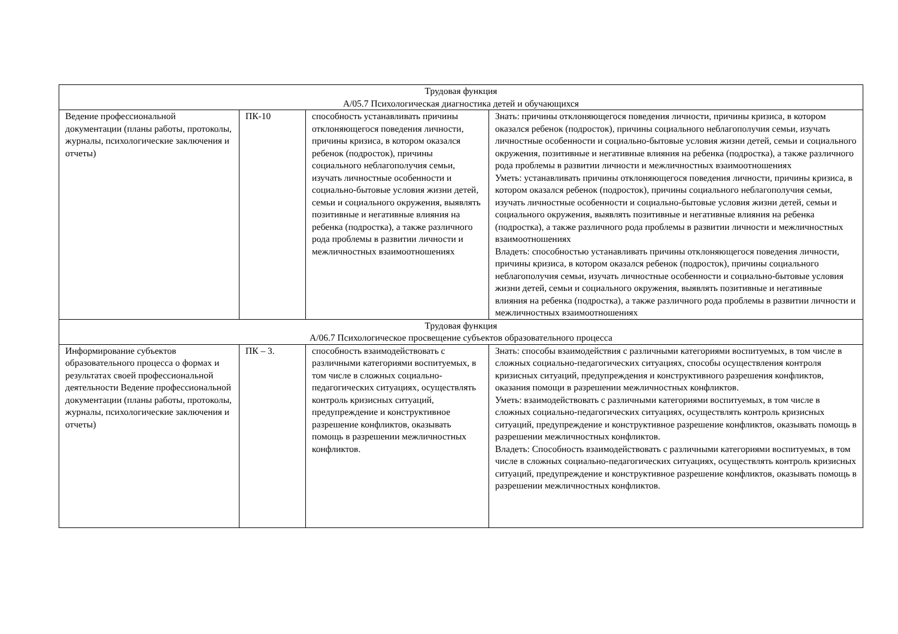| Трудовая функция А/05.7 Психологическая диагностика детей и обучающихся | | | |
| Ведение профессиональной документации (планы работы, протоколы, журналы, психологические заключения и отчеты) | ПК-10 | способность устанавливать причины отклоняющегося поведения личности, причины кризиса, в котором оказался ребенок (подросток), причины социального неблагополучия семьи, изучать личностные особенности и социально-бытовые условия жизни детей, семьи и социального окружения, выявлять позитивные и негативные влияния на ребенка (подростка), а также различного рода проблемы в развитии личности и межличностных взаимоотношениях | Знать: причины отклоняющегося поведения личности, причины кризиса, в котором оказался ребенок (подросток), причины социального неблагополучия семьи, изучать личностные особенности и социально-бытовые условия жизни детей, семьи и социального окружения, позитивные и негативные влияния на ребенка (подростка), а также различного рода проблемы в развитии личности и межличностных взаимоотношениях Уметь: устанавливать причины отклоняющегося поведения личности, причины кризиса, в котором оказался ребенок (подросток), причины социального неблагополучия семьи, изучать личностные особенности и социально-бытовые условия жизни детей, семьи и социального окружения, выявлять позитивные и негативные влияния на ребенка (подростка), а также различного рода проблемы в развитии личности и межличностных взаимоотношениях Владеть: способностью устанавливать причины отклоняющегося поведения личности, причины кризиса, в котором оказался ребенок (подросток), причины социального неблагополучия семьи, изучать личностные особенности и социально-бытовые условия жизни детей, семьи и социального окружения, выявлять позитивные и негативные влияния на ребенка (подростка), а также различного рода проблемы в развитии личности и межличностных взаимоотношениях |
| Трудовая функция А/06.7 Психологическое просвещение субъектов образовательного процесса | | | |
| Информирование субъектов образовательного процесса о формах и результатах своей профессиональной деятельности Ведение профессиональной документации (планы работы, протоколы, журналы, психологические заключения и отчеты) | ПК – 3. | способность взаимодействовать с различными категориями воспитуемых, в том числе в сложных социально-педагогических ситуациях, осуществлять контроль кризисных ситуаций, предупреждение и конструктивное разрешение конфликтов, оказывать помощь в разрешении межличностных конфликтов. | Знать: способы взаимодействия с различными категориями воспитуемых, в том числе в сложных социально-педагогических ситуациях, способы осуществления контроля кризисных ситуаций, предупреждения и конструктивного разрешения конфликтов, оказания помощи в разрешении межличностных конфликтов. Уметь: взаимодействовать с различными категориями воспитуемых, в том числе в сложных социально-педагогических ситуациях, осуществлять контроль кризисных ситуаций, предупреждение и конструктивное разрешение конфликтов, оказывать помощь в разрешении межличностных конфликтов. Владеть: Способность взаимодействовать с различными категориями воспитуемых, в том числе в сложных социально-педагогических ситуациях, осуществлять контроль кризисных ситуаций, предупреждение и конструктивное разрешение конфликтов, оказывать помощь в разрешении межличностных конфликтов. |